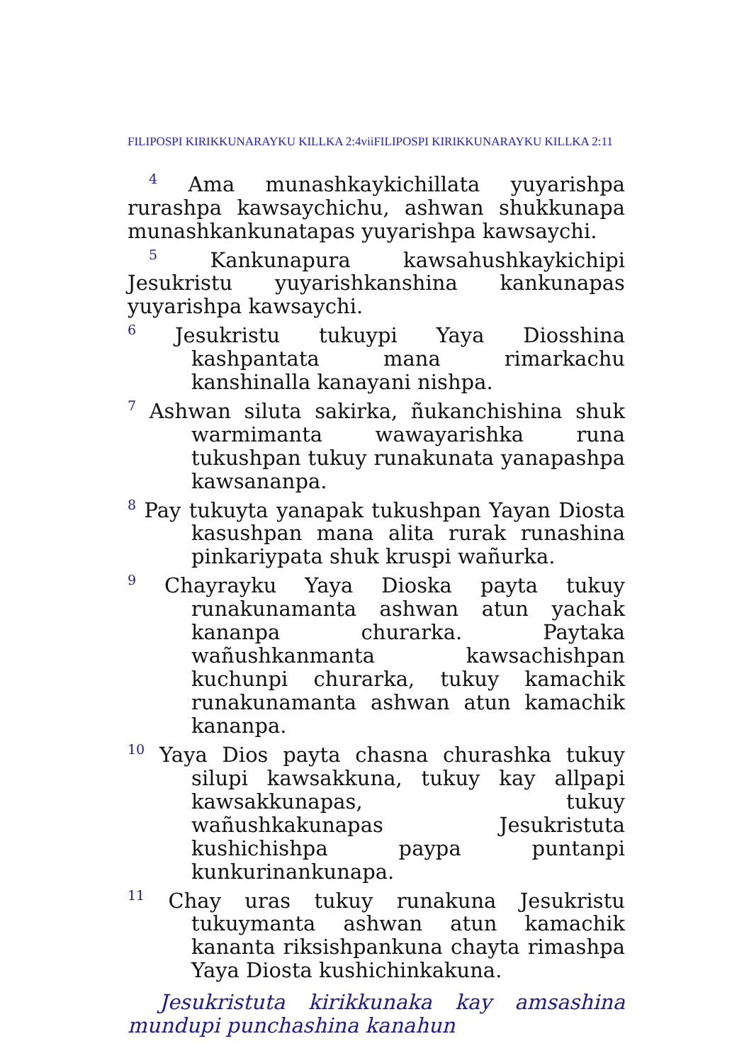FILIPOSPI KIRIKKUNARAYKU KILLKA 2:4viiFILIPOSPI KIRIKKUNARAYKU KILLKA 2:11
<sup>4</sup> Ama munashkaykichillata yuyarishpa rurashpa kawsaychichu, ashwan shukkunapa munashkankunatapas yuyarishpa kawsaychi.
<sup>5</sup> Kankunapura kawsahushkaykichipi Jesukristu yuyarishkanshina kankunapas yuyarishpa kawsaychi.
<sup>6</sup> Jesukristu tukuypi Yaya Diosshina kashpantata mana rimarkachu kanshinalla kanayani nishpa.
<sup>7</sup> Ashwan siluta sakirka, ñukanchishina shuk warmimanta wawayarishka runa tukushpan tukuy runakunata yanapashpa kawsananpa.
<sup>8</sup> Pay tukuyta yanapak tukushpan Yayan Diosta kasushpan mana alita rurak runashina pinkariypata shuk kruspi wañurka.
<sup>9</sup> Chayrayku Yaya Dioska payta tukuy runakunamanta ashwan atun yachak kananpa churarka. Paytaka wañushkanmanta kawsachishpan kuchunpi churarka, tukuy kamachik runakunamanta ashwan atun kamachik kananpa.
<sup>10</sup> Yaya Dios payta chasna churashka tukuy silupi kawsakkuna, tukuy kay allpapi kawsakkunapas, tukuy wañushkakunapas Jesukristuta kushichishpa paypa puntanpi kunkurinankunapa.
<sup>11</sup> Chay uras tukuy runakuna Jesukristu tukuymanta ashwan atun kamachik kananta riksishpankuna chayta rimashpa Yaya Diosta kushichinkakuna.
Jesukristuta kirikkunaka kay amsashina mundupi punchashina kanahun